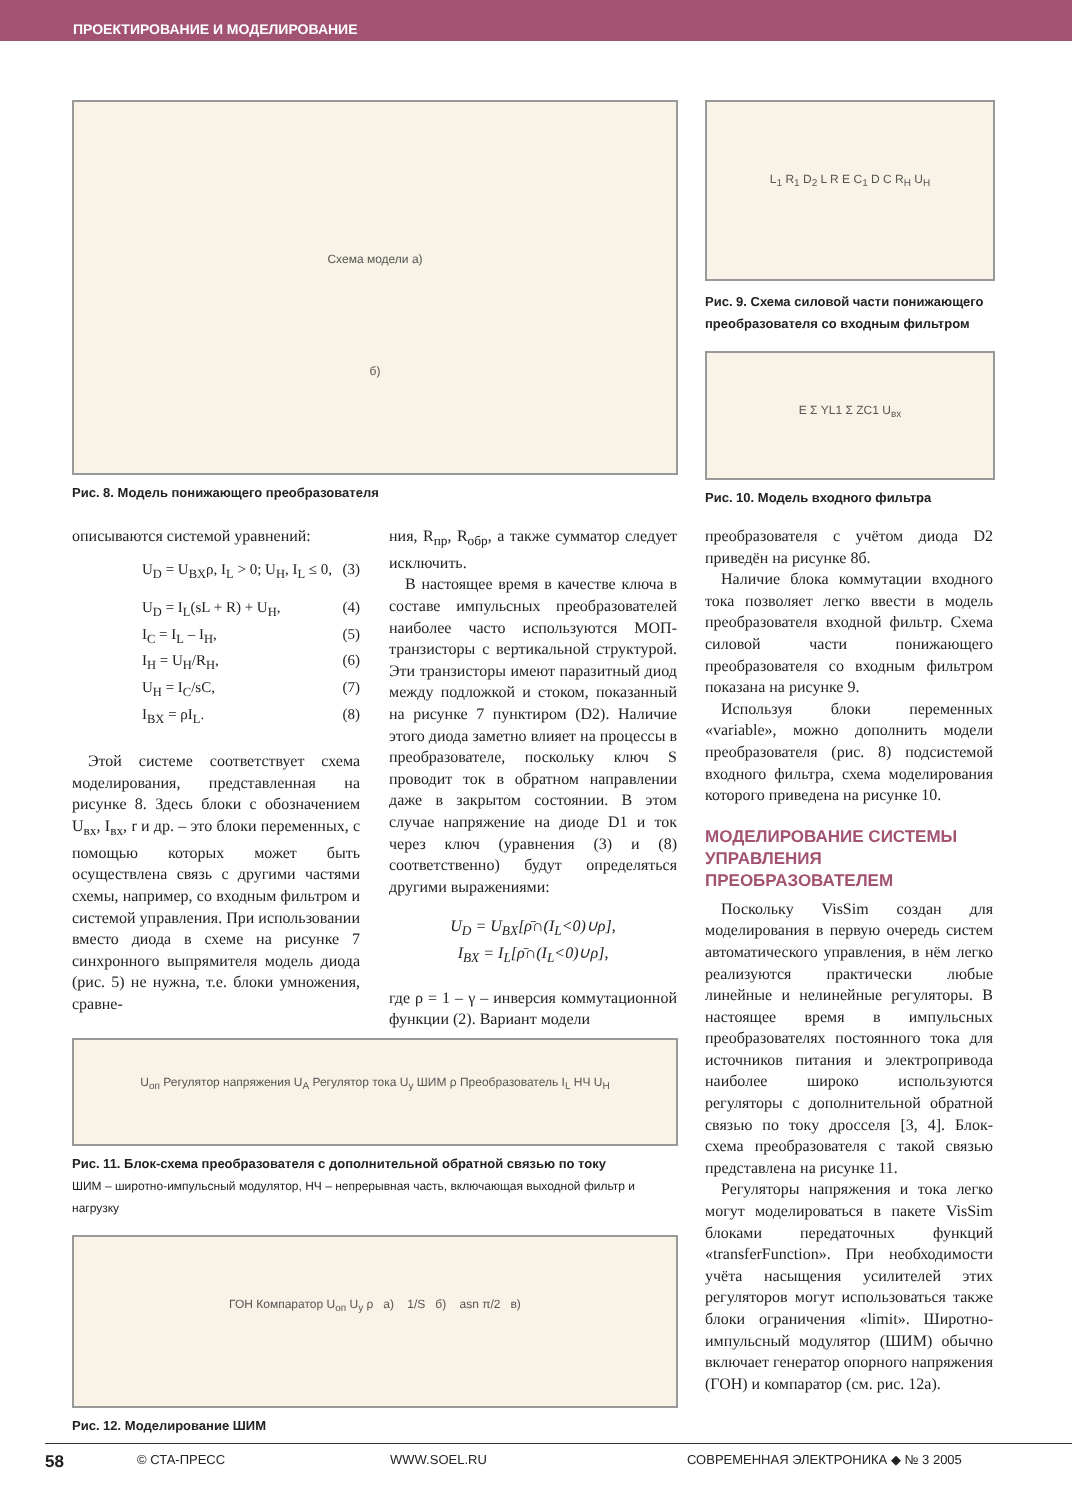ПРОЕКТИРОВАНИЕ И МОДЕЛИРОВАНИЕ
Схема модели а)
б)
Рис. 8. Модель понижающего преобразователя
L<sub>1</sub> R<sub>1</sub> D<sub>2</sub> L R E C<sub>1</sub> D C R<sub>Н</sub> U<sub>Н</sub>
Рис. 9. Схема силовой части понижающего преобразователя со входным фильтром
E Σ YL1 Σ ZC1 U<sub>вх</sub>
Рис. 10. Модель входного фильтра
описываются системой уравнений:
U<sub>D</sub> = U<sub>BX</sub>ρ, I<sub>L</sub> > 0; U<sub>H</sub>, I<sub>L</sub> ≤ 0, (3)
U<sub>D</sub> = I<sub>L</sub>(sL + R) + U<sub>H</sub>, (4)
I<sub>C</sub> = I<sub>L</sub> – I<sub>H</sub>, (5)
I<sub>H</sub> = U<sub>H</sub>/R<sub>H</sub>, (6)
U<sub>H</sub> = I<sub>C</sub>/sC, (7)
I<sub>BX</sub> = ρI<sub>L</sub>. (8)
Этой системе соответствует схема модeлирования, представленная на рисунке 8. Здесь блоки с обозначением U<sub>вх</sub>, I<sub>вх</sub>, r и др. – это блоки переменных, с помощью которых может быть осуществлена связь с другими частями схемы, например, со входным фильтром и системой управления. При использовании вместо диода в схеме на рисунке 7 синхронного выпрямителя модель диода (рис. 5) не нужна, т.е. блоки умножения, сравне-
ния, R<sub>пр</sub>, R<sub>обр</sub>, а также сумматор следует исключить.
В настоящее время в качестве ключа в составе импульсных преобразователей наиболее часто используются МОП-транзисторы с вертикальной структурой. Эти транзисторы имеют паразитный диод между подложкой и стоком, показанный на рисунке 7 пунктиром (D2). Наличие этого диода заметно влияет на процессы в преобразователе, поскольку ключ S проводит ток в обратном направлении даже в закрытом состоянии. В этом случае напряжение на диоде D1 и ток через ключ (уравнения (3) и (8) соответственно) будут определяться другими выражениями:
U<sub>D</sub> = U<sub>BX</sub>[ρ̄∩(I<sub>L</sub><0)∪ρ],
I<sub>BX</sub> = I<sub>L</sub>[ρ̄∩(I<sub>L</sub><0)∪ρ],
где ρ = 1 – γ – инверсия коммутационной функции (2). Вариант модели
преобразователя с учётом диода D2 приведён на рисунке 8б.
Наличие блока коммутации входного тока позволяет легко ввести в модель преобразователя входной фильтр. Схема силовой части понижающего преобразователя со входным фильтром показана на рисунке 9.
Используя блоки переменных «variable», можно дополнить модели преобразователя (рис. 8) подсистемой входного фильтра, схема моделирования которого приведена на рисунке 10.
МОДЕЛИРОВАНИЕ СИСТЕМЫ УПРАВЛЕНИЯ ПРЕОБРАЗОВАТЕЛЕМ
Поскольку VisSim создан для моделирования в первую очередь систем автоматического управления, в нём легко реализуются практически любые линейные и нелинейные регуляторы. В настоящее время в импульсных преобразователях постоянного тока для источников питания и электропривода наиболее широко используются регуляторы с дополнительной обратной связью по току дросселя [3, 4]. Блок-схема преобразователя с такой связью представлена на рисунке 11.
Регуляторы напряжения и тока легко могут моделироваться в пакете VisSim блоками передаточных функций «transferFunction». При необходимости учёта насыщения усилителей этих регуляторов могут использоваться также блоки ограничения «limit». Широтно-импульсный модулятор (ШИМ) обычно включает генератор опорного напряжения (ГОН) и компаратор (см. рис. 12а).
U<sub>оп</sub> Регулятор напряжения U<sub>A</sub> Регулятор тока U<sub>у</sub> ШИМ ρ Преобразователь I<sub>L</sub> НЧ U<sub>Н</sub>
Рис. 11. Блок-схема преобразователя с дополнительной обратной связью по току
ШИМ – широтно-импульсный модулятор, НЧ – непрерывная часть, включающая выходной фильтр и нагрузку
ГОН Компаратор U<sub>оп</sub> U<sub>у</sub> ρ а) 1/S б) asn π/2 в)
Рис. 12. Моделирование ШИМ
58 © СТА-ПРЕСС WWW.SOEL.RU СОВРЕМЕННАЯ ЭЛЕКТРОНИКА ◆ № 3 2005